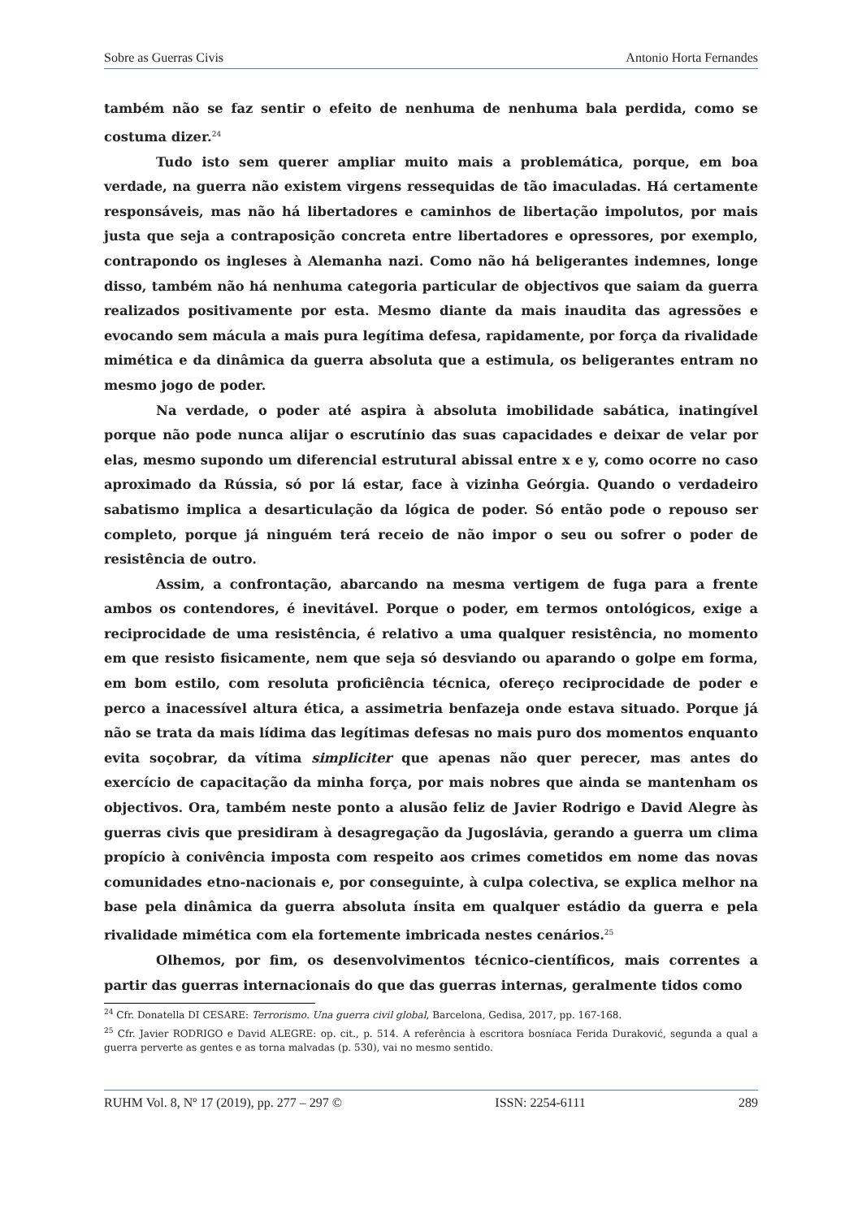Sobre as Guerras Civis Antonio Horta Fernandes
também não se faz sentir o efeito de nenhuma de nenhuma bala perdida, como se costuma dizer.<sup>24</sup>
Tudo isto sem querer ampliar muito mais a problemática, porque, em boa verdade, na guerra não existem virgens ressequidas de tão imaculadas. Há certamente responsáveis, mas não há libertadores e caminhos de libertação impolutos, por mais justa que seja a contraposição concreta entre libertadores e opressores, por exemplo, contrapondo os ingleses à Alemanha nazi. Como não há beligerantes indemnes, longe disso, também não há nenhuma categoria particular de objectivos que saiam da guerra realizados positivamente por esta. Mesmo diante da mais inaudita das agressões e evocando sem mácula a mais pura legítima defesa, rapidamente, por força da rivalidade mimética e da dinâmica da guerra absoluta que a estimula, os beligerantes entram no mesmo jogo de poder.
Na verdade, o poder até aspira à absoluta imobilidade sabática, inatingível porque não pode nunca alijar o escrutínio das suas capacidades e deixar de velar por elas, mesmo supondo um diferencial estrutural abissal entre x e y, como ocorre no caso aproximado da Rússia, só por lá estar, face à vizinha Geórgia. Quando o verdadeiro sabatismo implica a desarticulação da lógica de poder. Só então pode o repouso ser completo, porque já ninguém terá receio de não impor o seu ou sofrer o poder de resistência de outro.
Assim, a confrontação, abarcando na mesma vertigem de fuga para a frente ambos os contendores, é inevitável. Porque o poder, em termos ontológicos, exige a reciprocidade de uma resistência, é relativo a uma qualquer resistência, no momento em que resisto fisicamente, nem que seja só desviando ou aparando o golpe em forma, em bom estilo, com resoluta proficiência técnica, ofereço reciprocidade de poder e perco a inacessível altura ética, a assimetria benfazeja onde estava situado. Porque já não se trata da mais lídima das legítimas defesas no mais puro dos momentos enquanto evita soçobrar, da vítima simpliciter que apenas não quer perecer, mas antes do exercício de capacitação da minha força, por mais nobres que ainda se mantenham os objectivos. Ora, também neste ponto a alusão feliz de Javier Rodrigo e David Alegre às guerras civis que presidiram à desagregação da Jugoslávia, gerando a guerra um clima propício à conivência imposta com respeito aos crimes cometidos em nome das novas comunidades etno-nacionais e, por conseguinte, à culpa colectiva, se explica melhor na base pela dinâmica da guerra absoluta ínsita em qualquer estádio da guerra e pela rivalidade mimética com ela fortemente imbricada nestes cenários.<sup>25</sup>
Olhemos, por fim, os desenvolvimentos técnico-científicos, mais correntes a partir das guerras internacionais do que das guerras internas, geralmente tidos como
<sup>24</sup> Cfr. Donatella DI CESARE: Terrorismo. Una guerra civil global, Barcelona, Gedisa, 2017, pp. 167-168.
<sup>25</sup> Cfr. Javier RODRIGO e David ALEGRE: op. cit., p. 514. A referência à escritora bosníaca Ferida Duraković, segunda a qual a guerra perverte as gentes e as torna malvadas (p. 530), vai no mesmo sentido.
RUHM Vol. 8, Nº 17 (2019), pp. 277 – 297 © ISSN: 2254-6111 289